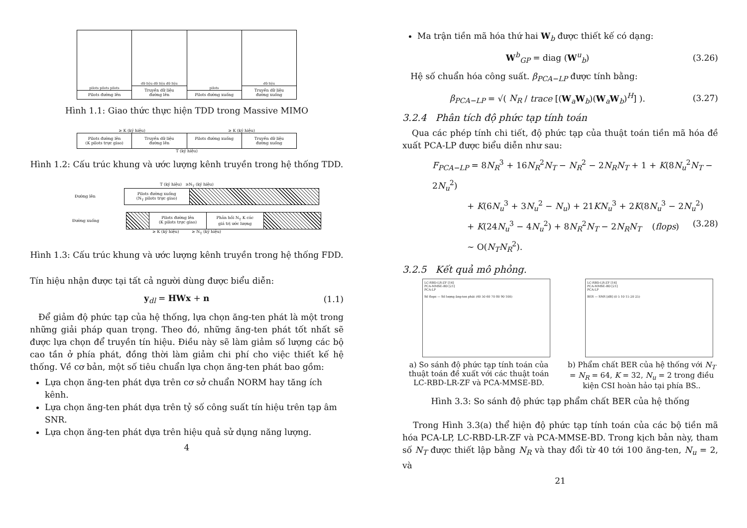pilots pilots pilots
Pilots đường lên
dữ liệu dữ liệu dữ liệu
Truyền dữ liệu
đường lên
pilots
Pilots đường xuống
dữ liệu
Truyền dữ liệu
đường xuống
Hình 1.1: Giao thức thực hiện TDD trong Massive MIMO
≥ K (ký hiệu) ≥ K (ký hiệu)
Pilots đường lên
(K pilots trực giao)
Truyền dữ liệu
đường lên
Pilots đường xuống Truyền dữ liệu
đường xuống
T (ký hiệu)
Hình 1.2: Cấu trúc khung và ước lượng kênh truyền trong hệ thống TDD.
T (ký hiệu) ≥N<sub>T</sub> (ký hiệu)
Đường lên
Pilots đường xuống
(N<sub>T</sub> pilots trực giao)
Đường xuống
Pilots đường lên
(K pilots trực giao)
Phản hồi N<sub>T</sub> K các
giá trị ước lượng
≥ K (ký hiệu) ≥ N<sub>T</sub> (ký hiệu)
Hình 1.3: Cấu trúc khung và ước lượng kênh truyền trong hệ thống FDD.
Tín hiệu nhận được tại tất cả người dùng được biểu diễn:
y<sub>dl</sub> = HWx + n (1.1)
Để giảm độ phức tạp của hệ thống, lựa chọn ăng-ten phát là một trong những giải pháp quan trọng. Theo đó, những ăng-ten phát tốt nhất sẽ được lựa chọn để truyền tín hiệu. Điều này sẽ làm giảm số lượng các bộ cao tần ở phía phát, đồng thời làm giảm chi phí cho việc thiết kế hệ thống. Về cơ bản, một số tiêu chuẩn lựa chọn ăng-ten phát bao gồm:
Lựa chọn ăng-ten phát dựa trên cơ sở chuẩn NORM hay tăng ích kênh.
Lựa chọn ăng-ten phát dựa trên tỷ số công suất tín hiệu trên tạp âm SNR.
Lựa chọn ăng-ten phát dựa trên hiệu quả sử dụng năng lượng.
4
Ma trận tiền mã hóa thứ hai W<sub>b</sub> được thiết kế có dạng:
W<sup>b</sup><sub>GP</sub> = diag (W<sup>u</sup><sub>b</sub>) (3.26)
Hệ số chuẩn hóa công suất. β<sub>PCA−LP</sub> được tính bằng:
β<sub>PCA−LP</sub> = √( N<sub>R</sub> / trace [(W<sub>a</sub>W<sub>b</sub>)(W<sub>a</sub>W<sub>b</sub>)<sup>H</sup>] ). (3.27)
3.2.4 Phân tích độ phức tạp tính toán
Qua các phép tính chi tiết, độ phức tạp của thuật toán tiền mã hóa đề xuất PCA-LP được biểu diễn như sau:
F<sub>PCA−LP</sub> = 8N<sub>R</sub><sup>3</sup> + 16N<sub>R</sub><sup>2</sup>N<sub>T</sub> − N<sub>R</sub><sup>2</sup> − 2N<sub>R</sub>N<sub>T</sub> + 1 + K(8N<sub>u</sub><sup>2</sup>N<sub>T</sub> − 2N<sub>u</sub><sup>2</sup>)
+ K(6N<sub>u</sub><sup>3</sup> + 3N<sub>u</sub><sup>2</sup> − N<sub>u</sub>) + 21KN<sub>u</sub><sup>3</sup> + 2K(8N<sub>u</sub><sup>3</sup> − 2N<sub>u</sub><sup>2</sup>)
+ K(24N<sub>u</sub><sup>3</sup> − 4N<sub>u</sub><sup>2</sup>) + 8N<sub>R</sub><sup>2</sup>N<sub>T</sub> − 2N<sub>R</sub>N<sub>T</sub> (flops) (3.28)
∼ O(N<sub>T</sub>N<sub>R</sub><sup>2</sup>).
3.2.5 Kết quả mô phỏng.
LC-RBD-LR-ZF [16]
PCA-MMSE-BD [21]
PCA-LP
Số flops — Số lượng ăng-ten phát (40 50 60 70 80 90 100)
a) So sánh độ phức tạp tính toán của thuật toán đề xuất với các thuật toán LC-RBD-LR-ZF và PCA-MMSE-BD.
LC-RBD-LR-ZF [16]
PCA-MMSE-BD [21]
PCA-LP
BER — SNR [dB] (0 5 10 15 20 25)
b) Phẩm chất BER của hệ thống với N<sub>T</sub> = N<sub>R</sub> = 64, K = 32, N<sub>u</sub> = 2 trong điều kiện CSI hoàn hảo tại phía BS..
Hình 3.3: So sánh độ phức tạp phẩm chất BER của hệ thống
Trong Hình 3.3(a) thể hiện độ phức tạp tính toán của các bộ tiền mã hóa PCA-LP, LC-RBD-LR-ZF và PCA-MMSE-BD. Trong kịch bản này, tham số N<sub>T</sub> được thiết lập bằng N<sub>R</sub> và thay đổi từ 40 tới 100 ăng-ten, N<sub>u</sub> = 2, và
21